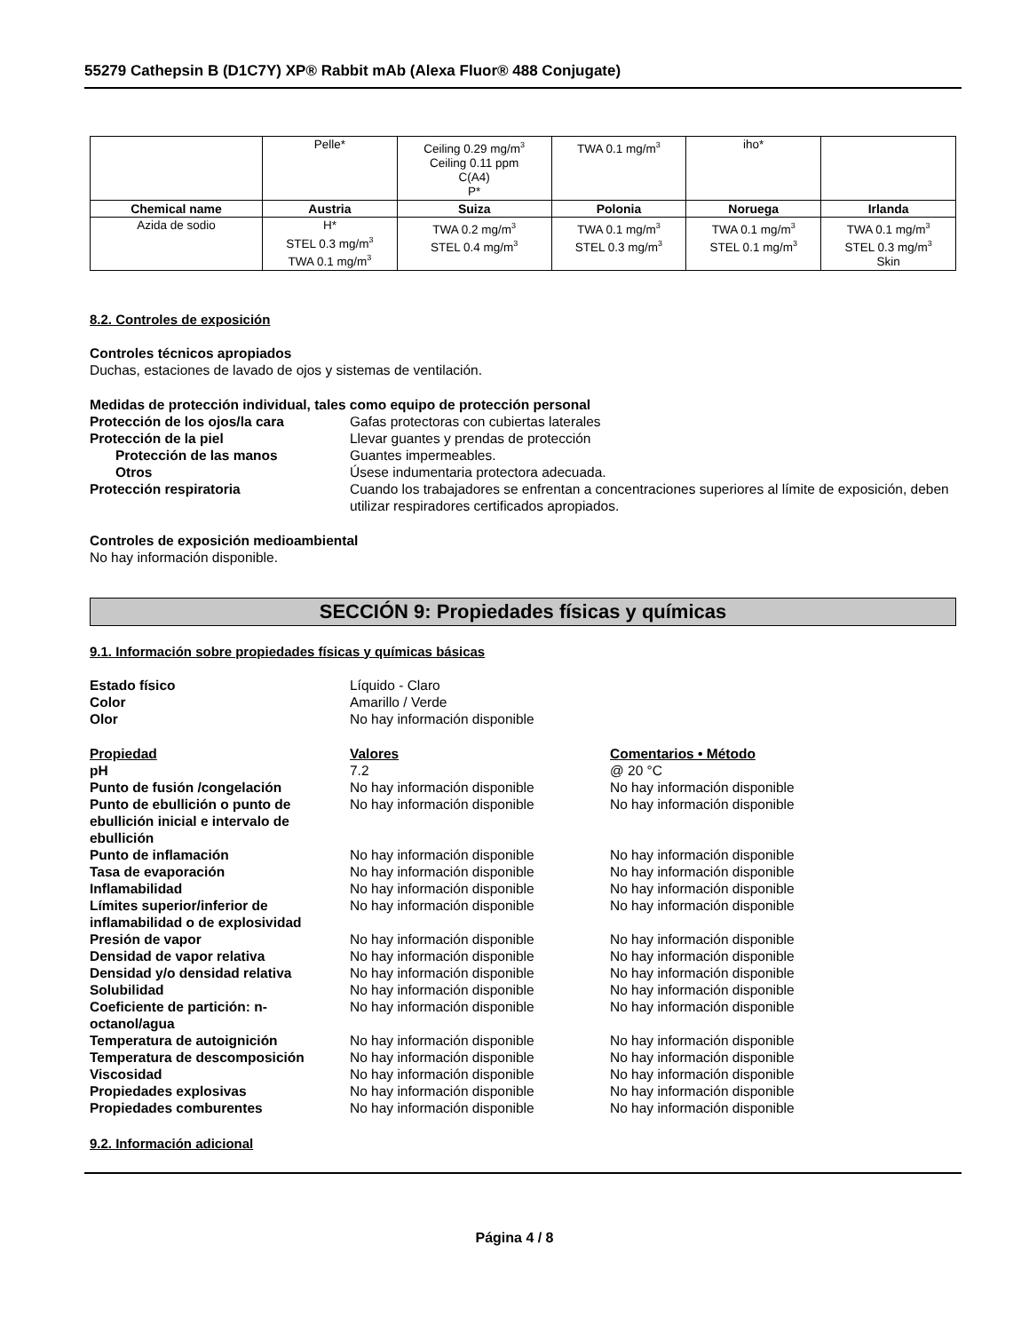55279 Cathepsin B (D1C7Y) XP® Rabbit mAb (Alexa Fluor® 488 Conjugate)
| | Pelle* | Ceiling 0.29 mg/m<sup>3</sup> Ceiling 0.11 ppm C(A4) P* | TWA 0.1 mg/m<sup>3</sup> | iho* | |
| Chemical name | Austria | Suiza | Polonia | Noruega | Irlanda |
| Azida de sodio | H* STEL 0.3 mg/m<sup>3</sup> TWA 0.1 mg/m<sup>3</sup> | TWA 0.2 mg/m<sup>3</sup> STEL 0.4 mg/m<sup>3</sup> | TWA 0.1 mg/m<sup>3</sup> STEL 0.3 mg/m<sup>3</sup> | TWA 0.1 mg/m<sup>3</sup> STEL 0.1 mg/m<sup>3</sup> | TWA 0.1 mg/m<sup>3</sup> STEL 0.3 mg/m<sup>3</sup> Skin |
8.2. Controles de exposición
Controles técnicos apropiados
Duchas, estaciones de lavado de ojos y sistemas de ventilación.
Medidas de protección individual, tales como equipo de protección personal
Protección de los ojos/la cara Gafas protectoras con cubiertas laterales
Protección de la piel Llevar guantes y prendas de protección
Protección de las manos Guantes impermeables.
Otros Úsese indumentaria protectora adecuada.
Protección respiratoria Cuando los trabajadores se enfrentan a concentraciones superiores al límite de exposición, deben utilizar respiradores certificados apropiados.
Controles de exposición medioambiental
No hay información disponible.
SECCIÓN 9: Propiedades físicas y químicas
9.1. Información sobre propiedades físicas y químicas básicas
Estado físico Líquido - Claro
Color Amarillo / Verde
Olor No hay información disponible
Propiedad Valores Comentarios • Método
pH 7.2 @ 20 °C
Punto de fusión /congelación No hay información disponible No hay información disponible
Punto de ebullición o punto de ebullición inicial e intervalo de ebullición No hay información disponible No hay información disponible
Punto de inflamación No hay información disponible No hay información disponible
Tasa de evaporación No hay información disponible No hay información disponible
Inflamabilidad No hay información disponible No hay información disponible
Límites superior/inferior de inflamabilidad o de explosividad No hay información disponible No hay información disponible
Presión de vapor No hay información disponible No hay información disponible
Densidad de vapor relativa No hay información disponible No hay información disponible
Densidad y/o densidad relativa No hay información disponible No hay información disponible
Solubilidad No hay información disponible No hay información disponible
Coeficiente de partición: n-octanol/agua No hay información disponible No hay información disponible
Temperatura de autoignición No hay información disponible No hay información disponible
Temperatura de descomposición No hay información disponible No hay información disponible
Viscosidad No hay información disponible No hay información disponible
Propiedades explosivas No hay información disponible No hay información disponible
Propiedades comburentes No hay información disponible No hay información disponible
9.2. Información adicional
Página 4 / 8